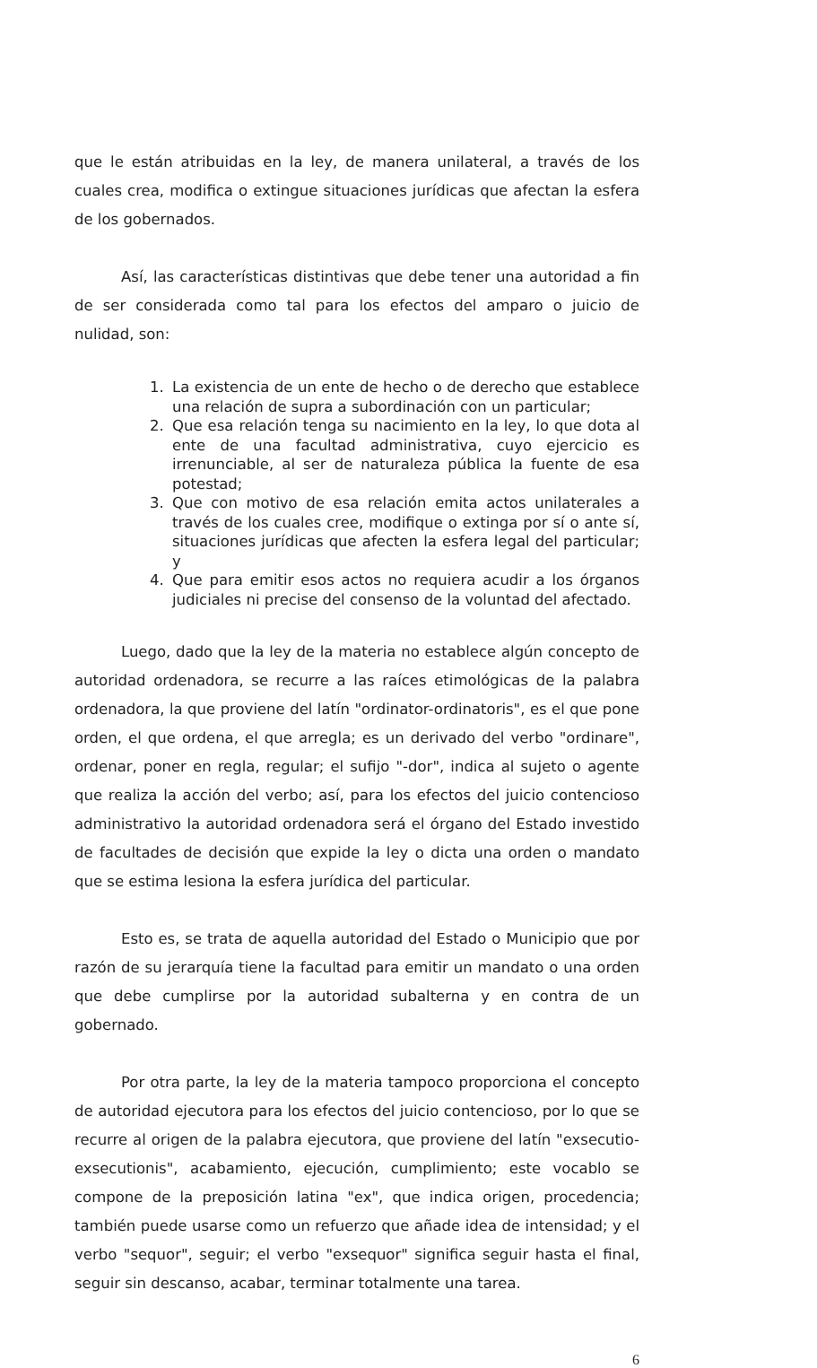que le están atribuidas en la ley, de manera unilateral, a través de los cuales crea, modifica o extingue situaciones jurídicas que afectan la esfera de los gobernados.
Así, las características distintivas que debe tener una autoridad a fin de ser considerada como tal para los efectos del amparo o juicio de nulidad, son:
1. La existencia de un ente de hecho o de derecho que establece una relación de supra a subordinación con un particular;
2. Que esa relación tenga su nacimiento en la ley, lo que dota al ente de una facultad administrativa, cuyo ejercicio es irrenunciable, al ser de naturaleza pública la fuente de esa potestad;
3. Que con motivo de esa relación emita actos unilaterales a través de los cuales cree, modifique o extinga por sí o ante sí, situaciones jurídicas que afecten la esfera legal del particular; y
4. Que para emitir esos actos no requiera acudir a los órganos judiciales ni precise del consenso de la voluntad del afectado.
Luego, dado que la ley de la materia no establece algún concepto de autoridad ordenadora, se recurre a las raíces etimológicas de la palabra ordenadora, la que proviene del latín "ordinator-ordinatoris", es el que pone orden, el que ordena, el que arregla; es un derivado del verbo "ordinare", ordenar, poner en regla, regular; el sufijo "-dor", indica al sujeto o agente que realiza la acción del verbo; así, para los efectos del juicio contencioso administrativo la autoridad ordenadora será el órgano del Estado investido de facultades de decisión que expide la ley o dicta una orden o mandato que se estima lesiona la esfera jurídica del particular.
Esto es, se trata de aquella autoridad del Estado o Municipio que por razón de su jerarquía tiene la facultad para emitir un mandato o una orden que debe cumplirse por la autoridad subalterna y en contra de un gobernado.
Por otra parte, la ley de la materia tampoco proporciona el concepto de autoridad ejecutora para los efectos del juicio contencioso, por lo que se recurre al origen de la palabra ejecutora, que proviene del latín "exsecutio-exsecutionis", acabamiento, ejecución, cumplimiento; este vocablo se compone de la preposición latina "ex", que indica origen, procedencia; también puede usarse como un refuerzo que añade idea de intensidad; y el verbo "sequor", seguir; el verbo "exsequor" significa seguir hasta el final, seguir sin descanso, acabar, terminar totalmente una tarea.
6